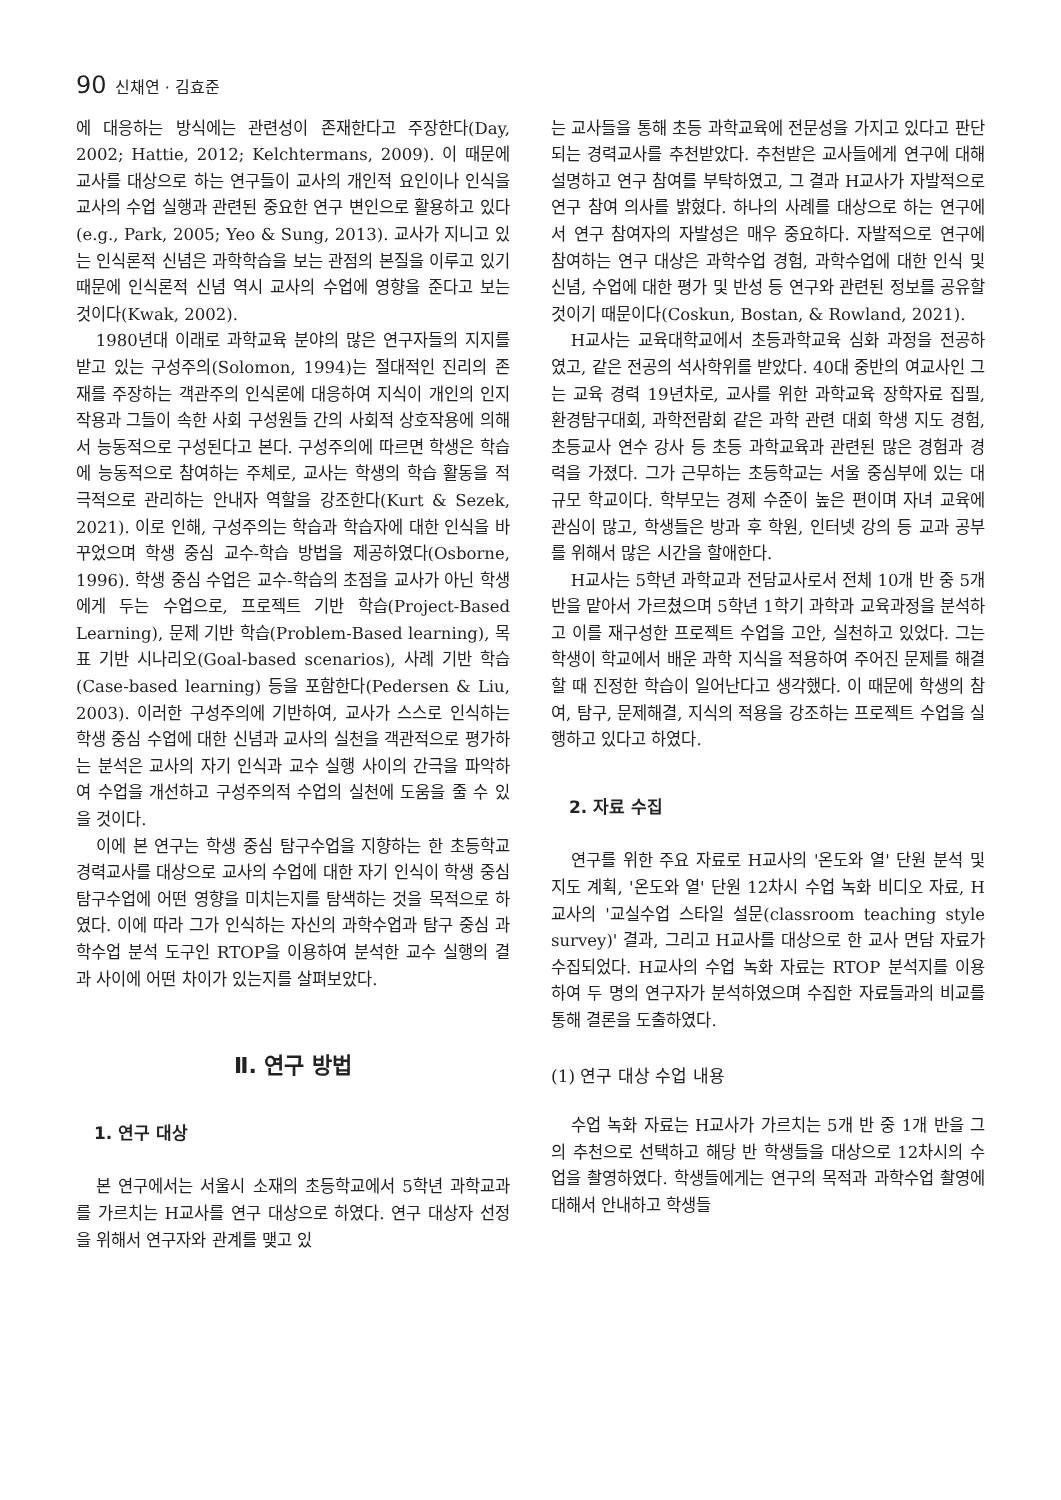90 신채연 · 김효준
에 대응하는 방식에는 관련성이 존재한다고 주장한다(Day, 2002; Hattie, 2012; Kelchtermans, 2009). 이 때문에 교사를 대상으로 하는 연구들이 교사의 개인적 요인이나 인식을 교사의 수업 실행과 관련된 중요한 연구 변인으로 활용하고 있다(e.g., Park, 2005; Yeo & Sung, 2013). 교사가 지니고 있는 인식론적 신념은 과학학습을 보는 관점의 본질을 이루고 있기 때문에 인식론적 신념 역시 교사의 수업에 영향을 준다고 보는 것이다(Kwak, 2002).
1980년대 이래로 과학교육 분야의 많은 연구자들의 지지를 받고 있는 구성주의(Solomon, 1994)는 절대적인 진리의 존재를 주장하는 객관주의 인식론에 대응하여 지식이 개인의 인지 작용과 그들이 속한 사회 구성원들 간의 사회적 상호작용에 의해서 능동적으로 구성된다고 본다. 구성주의에 따르면 학생은 학습에 능동적으로 참여하는 주체로, 교사는 학생의 학습 활동을 적극적으로 관리하는 안내자 역할을 강조한다(Kurt & Sezek, 2021). 이로 인해, 구성주의는 학습과 학습자에 대한 인식을 바꾸었으며 학생 중심 교수-학습 방법을 제공하였다(Osborne, 1996). 학생 중심 수업은 교수-학습의 초점을 교사가 아닌 학생에게 두는 수업으로, 프로젝트 기반 학습(Project-Based Learning), 문제 기반 학습(Problem-Based learning), 목표 기반 시나리오(Goal-based scenarios), 사례 기반 학습(Case-based learning) 등을 포함한다(Pedersen & Liu, 2003). 이러한 구성주의에 기반하여, 교사가 스스로 인식하는 학생 중심 수업에 대한 신념과 교사의 실천을 객관적으로 평가하는 분석은 교사의 자기 인식과 교수 실행 사이의 간극을 파악하여 수업을 개선하고 구성주의적 수업의 실천에 도움을 줄 수 있을 것이다.
이에 본 연구는 학생 중심 탐구수업을 지향하는 한 초등학교 경력교사를 대상으로 교사의 수업에 대한 자기 인식이 학생 중심 탐구수업에 어떤 영향을 미치는지를 탐색하는 것을 목적으로 하였다. 이에 따라 그가 인식하는 자신의 과학수업과 탐구 중심 과학수업 분석 도구인 RTOP을 이용하여 분석한 교수 실행의 결과 사이에 어떤 차이가 있는지를 살펴보았다.
Ⅱ. 연구 방법
1. 연구 대상
본 연구에서는 서울시 소재의 초등학교에서 5학년 과학교과를 가르치는 H교사를 연구 대상으로 하였다. 연구 대상자 선정을 위해서 연구자와 관계를 맺고 있
는 교사들을 통해 초등 과학교육에 전문성을 가지고 있다고 판단되는 경력교사를 추천받았다. 추천받은 교사들에게 연구에 대해 설명하고 연구 참여를 부탁하였고, 그 결과 H교사가 자발적으로 연구 참여 의사를 밝혔다. 하나의 사례를 대상으로 하는 연구에서 연구 참여자의 자발성은 매우 중요하다. 자발적으로 연구에 참여하는 연구 대상은 과학수업 경험, 과학수업에 대한 인식 및 신념, 수업에 대한 평가 및 반성 등 연구와 관련된 정보를 공유할 것이기 때문이다(Coskun, Bostan, & Rowland, 2021).
H교사는 교육대학교에서 초등과학교육 심화 과정을 전공하였고, 같은 전공의 석사학위를 받았다. 40대 중반의 여교사인 그는 교육 경력 19년차로, 교사를 위한 과학교육 장학자료 집필, 환경탐구대회, 과학전람회 같은 과학 관련 대회 학생 지도 경험, 초등교사 연수 강사 등 초등 과학교육과 관련된 많은 경험과 경력을 가졌다. 그가 근무하는 초등학교는 서울 중심부에 있는 대규모 학교이다. 학부모는 경제 수준이 높은 편이며 자녀 교육에 관심이 많고, 학생들은 방과 후 학원, 인터넷 강의 등 교과 공부를 위해서 많은 시간을 할애한다.
H교사는 5학년 과학교과 전담교사로서 전체 10개 반 중 5개 반을 맡아서 가르쳤으며 5학년 1학기 과학과 교육과정을 분석하고 이를 재구성한 프로젝트 수업을 고안, 실천하고 있었다. 그는 학생이 학교에서 배운 과학 지식을 적용하여 주어진 문제를 해결할 때 진정한 학습이 일어난다고 생각했다. 이 때문에 학생의 참여, 탐구, 문제해결, 지식의 적용을 강조하는 프로젝트 수업을 실행하고 있다고 하였다.
2. 자료 수집
연구를 위한 주요 자료로 H교사의 '온도와 열' 단원 분석 및 지도 계획, '온도와 열' 단원 12차시 수업 녹화 비디오 자료, H교사의 '교실수업 스타일 설문(classroom teaching style survey)' 결과, 그리고 H교사를 대상으로 한 교사 면담 자료가 수집되었다. H교사의 수업 녹화 자료는 RTOP 분석지를 이용하여 두 명의 연구자가 분석하였으며 수집한 자료들과의 비교를 통해 결론을 도출하였다.
(1) 연구 대상 수업 내용
수업 녹화 자료는 H교사가 가르치는 5개 반 중 1개 반을 그의 추천으로 선택하고 해당 반 학생들을 대상으로 12차시의 수업을 촬영하였다. 학생들에게는 연구의 목적과 과학수업 촬영에 대해서 안내하고 학생들